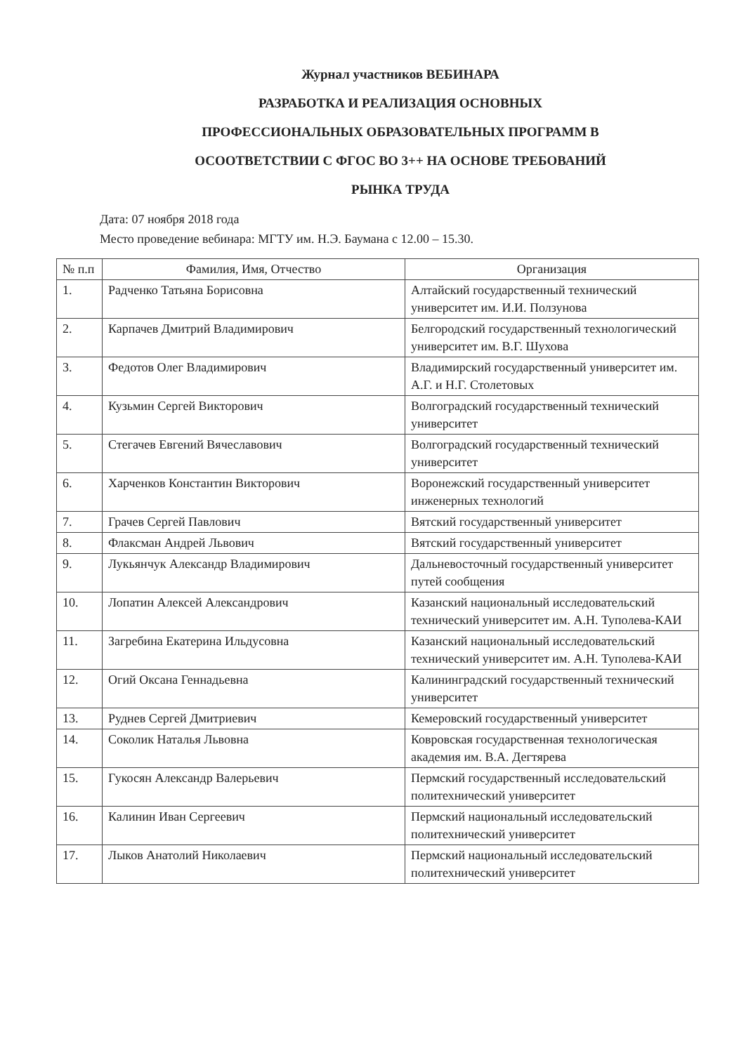Журнал участников ВЕБИНАРА
РАЗРАБОТКА И РЕАЛИЗАЦИЯ ОСНОВНЫХ
ПРОФЕССИОНАЛЬНЫХ ОБРАЗОВАТЕЛЬНЫХ ПРОГРАММ В
ОСООТВЕТСТВИИ С ФГОС ВО 3++ НА ОСНОВЕ ТРЕБОВАНИЙ
РЫНКА ТРУДА
Дата: 07 ноября 2018 года
Место проведение вебинара: МГТУ им. Н.Э. Баумана с 12.00 – 15.30.
| № п.п | Фамилия, Имя, Отчество | Организация |
| --- | --- | --- |
| 1. | Радченко Татьяна Борисовна | Алтайский государственный технический университет им. И.И. Ползунова |
| 2. | Карпачев Дмитрий Владимирович | Белгородский государственный технологический университет им. В.Г. Шухова |
| 3. | Федотов Олег Владимирович | Владимирский государственный университет им. А.Г. и Н.Г. Столетовых |
| 4. | Кузьмин Сергей Викторович | Волгоградский государственный технический университет |
| 5. | Стегачев Евгений Вячеславович | Волгоградский государственный технический университет |
| 6. | Харченков Константин Викторович | Воронежский государственный университет инженерных технологий |
| 7. | Грачев Сергей Павлович | Вятский государственный университет |
| 8. | Флаксман Андрей Львович | Вятский государственный университет |
| 9. | Лукьянчук Александр Владимирович | Дальневосточный государственный университет путей сообщения |
| 10. | Лопатин Алексей Александрович | Казанский национальный исследовательский технический университет им. А.Н. Туполева-КАИ |
| 11. | Загребина Екатерина Ильдусовна | Казанский национальный исследовательский технический университет им. А.Н. Туполева-КАИ |
| 12. | Огий Оксана Геннадьевна | Калининградский государственный технический университет |
| 13. | Руднев Сергей Дмитриевич | Кемеровский государственный университет |
| 14. | Соколик Наталья Львовна | Ковровская государственная технологическая академия им. В.А. Дегтярева |
| 15. | Гукосян Александр Валерьевич | Пермский государственный исследовательский политехнический университет |
| 16. | Калинин Иван Сергеевич | Пермский национальный исследовательский политехнический университет |
| 17. | Лыков Анатолий Николаевич | Пермский национальный исследовательский политехнический университет |